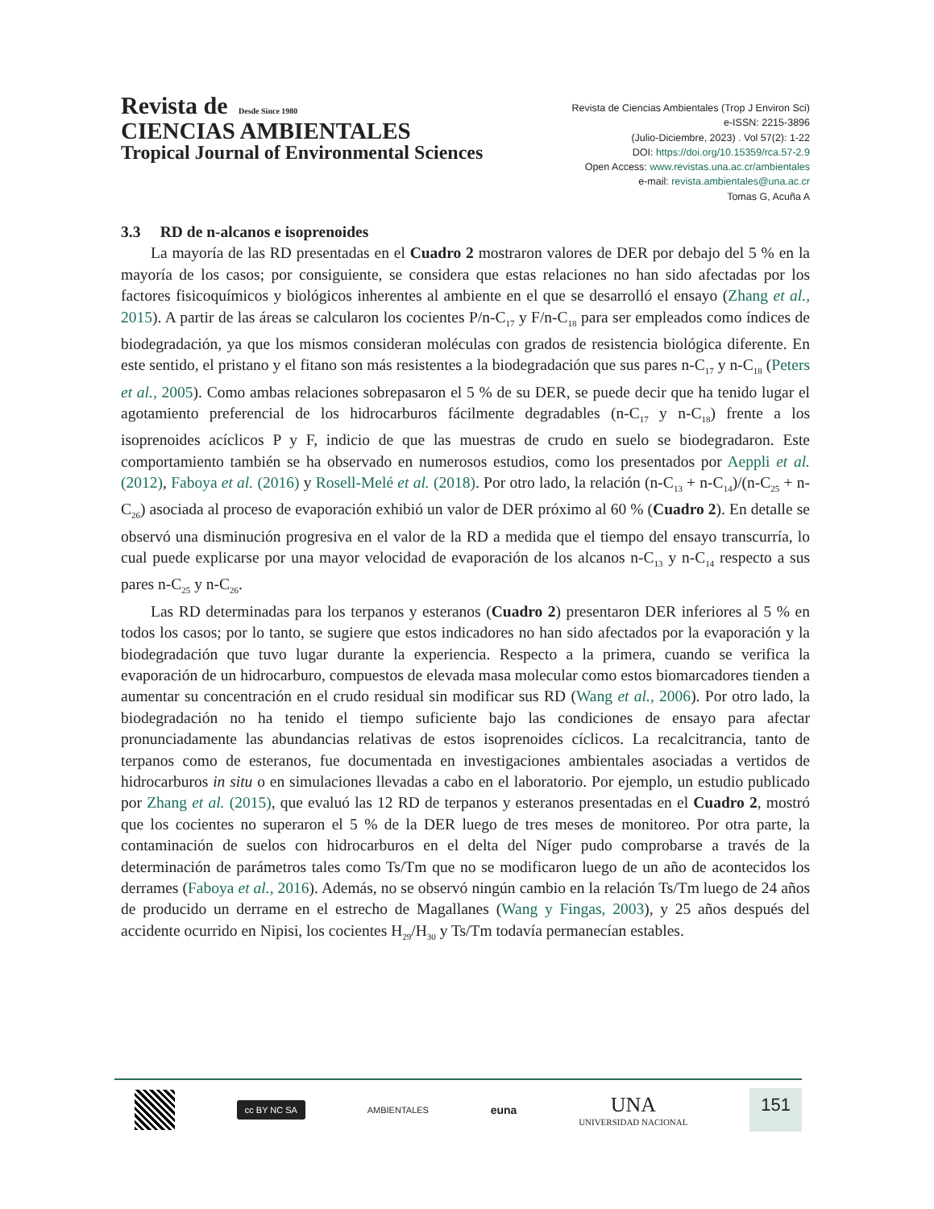Revista de Desde Since 1980
CIENCIAS AMBIENTALES
Tropical Journal of Environmental Sciences
Revista de Ciencias Ambientales (Trop J Environ Sci)
e-ISSN: 2215-3896
(Julio-Diciembre, 2023) . Vol 57(2): 1-22
DOI: https://doi.org/10.15359/rca.57-2.9
Open Access: www.revistas.una.ac.cr/ambientales
e-mail: revista.ambientales@una.ac.cr
Tomas G, Acuña A
3.3 RD de n-alcanos e isoprenoides
La mayoría de las RD presentadas en el Cuadro 2 mostraron valores de DER por debajo del 5 % en la mayoría de los casos; por consiguiente, se considera que estas relaciones no han sido afectadas por los factores fisicoquímicos y biológicos inherentes al ambiente en el que se desarrolló el ensayo (Zhang et al., 2015). A partir de las áreas se calcularon los cocientes P/n-C<sub>17</sub> y F/n-C<sub>18</sub> para ser empleados como índices de biodegradación, ya que los mismos consideran moléculas con grados de resistencia biológica diferente. En este sentido, el pristano y el fitano son más resistentes a la biodegradación que sus pares n-C<sub>17</sub> y n-C<sub>18</sub> (Peters et al., 2005). Como ambas relaciones sobrepasaron el 5 % de su DER, se puede decir que ha tenido lugar el agotamiento preferencial de los hidrocarburos fácilmente degradables (n-C<sub>17</sub> y n-C<sub>18</sub>) frente a los isoprenoides acíclicos P y F, indicio de que las muestras de crudo en suelo se biodegradaron. Este comportamiento también se ha observado en numerosos estudios, como los presentados por Aeppli et al. (2012), Faboya et al. (2016) y Rosell-Melé et al. (2018). Por otro lado, la relación (n-C<sub>13</sub> + n-C<sub>14</sub>)/(n-C<sub>25</sub> + n-C<sub>26</sub>) asociada al proceso de evaporación exhibió un valor de DER próximo al 60 % (Cuadro 2). En detalle se observó una disminución progresiva en el valor de la RD a medida que el tiempo del ensayo transcurría, lo cual puede explicarse por una mayor velocidad de evaporación de los alcanos n-C<sub>13</sub> y n-C<sub>14</sub> respecto a sus pares n-C<sub>25</sub> y n-C<sub>26</sub>.
Las RD determinadas para los terpanos y esteranos (Cuadro 2) presentaron DER inferiores al 5 % en todos los casos; por lo tanto, se sugiere que estos indicadores no han sido afectados por la evaporación y la biodegradación que tuvo lugar durante la experiencia. Respecto a la primera, cuando se verifica la evaporación de un hidrocarburo, compuestos de elevada masa molecular como estos biomarcadores tienden a aumentar su concentración en el crudo residual sin modificar sus RD (Wang et al., 2006). Por otro lado, la biodegradación no ha tenido el tiempo suficiente bajo las condiciones de ensayo para afectar pronunciadamente las abundancias relativas de estos isoprenoides cíclicos. La recalcitrancia, tanto de terpanos como de esteranos, fue documentada en investigaciones ambientales asociadas a vertidos de hidrocarburos in situ o en simulaciones llevadas a cabo en el laboratorio. Por ejemplo, un estudio publicado por Zhang et al. (2015), que evaluó las 12 RD de terpanos y esteranos presentadas en el Cuadro 2, mostró que los cocientes no superaron el 5 % de la DER luego de tres meses de monitoreo. Por otra parte, la contaminación de suelos con hidrocarburos en el delta del Níger pudo comprobarse a través de la determinación de parámetros tales como Ts/Tm que no se modificaron luego de un año de acontecidos los derrames (Faboya et al., 2016). Además, no se observó ningún cambio en la relación Ts/Tm luego de 24 años de producido un derrame en el estrecho de Magallanes (Wang y Fingas, 2003), y 25 años después del accidente ocurrido en Nipisi, los cocientes H<sub>29</sub>/H<sub>30</sub> y Ts/Tm todavía permanecían estables.
cc BY NC SA
AMBIENTALES
euna
UNA
UNIVERSIDAD NACIONAL
151